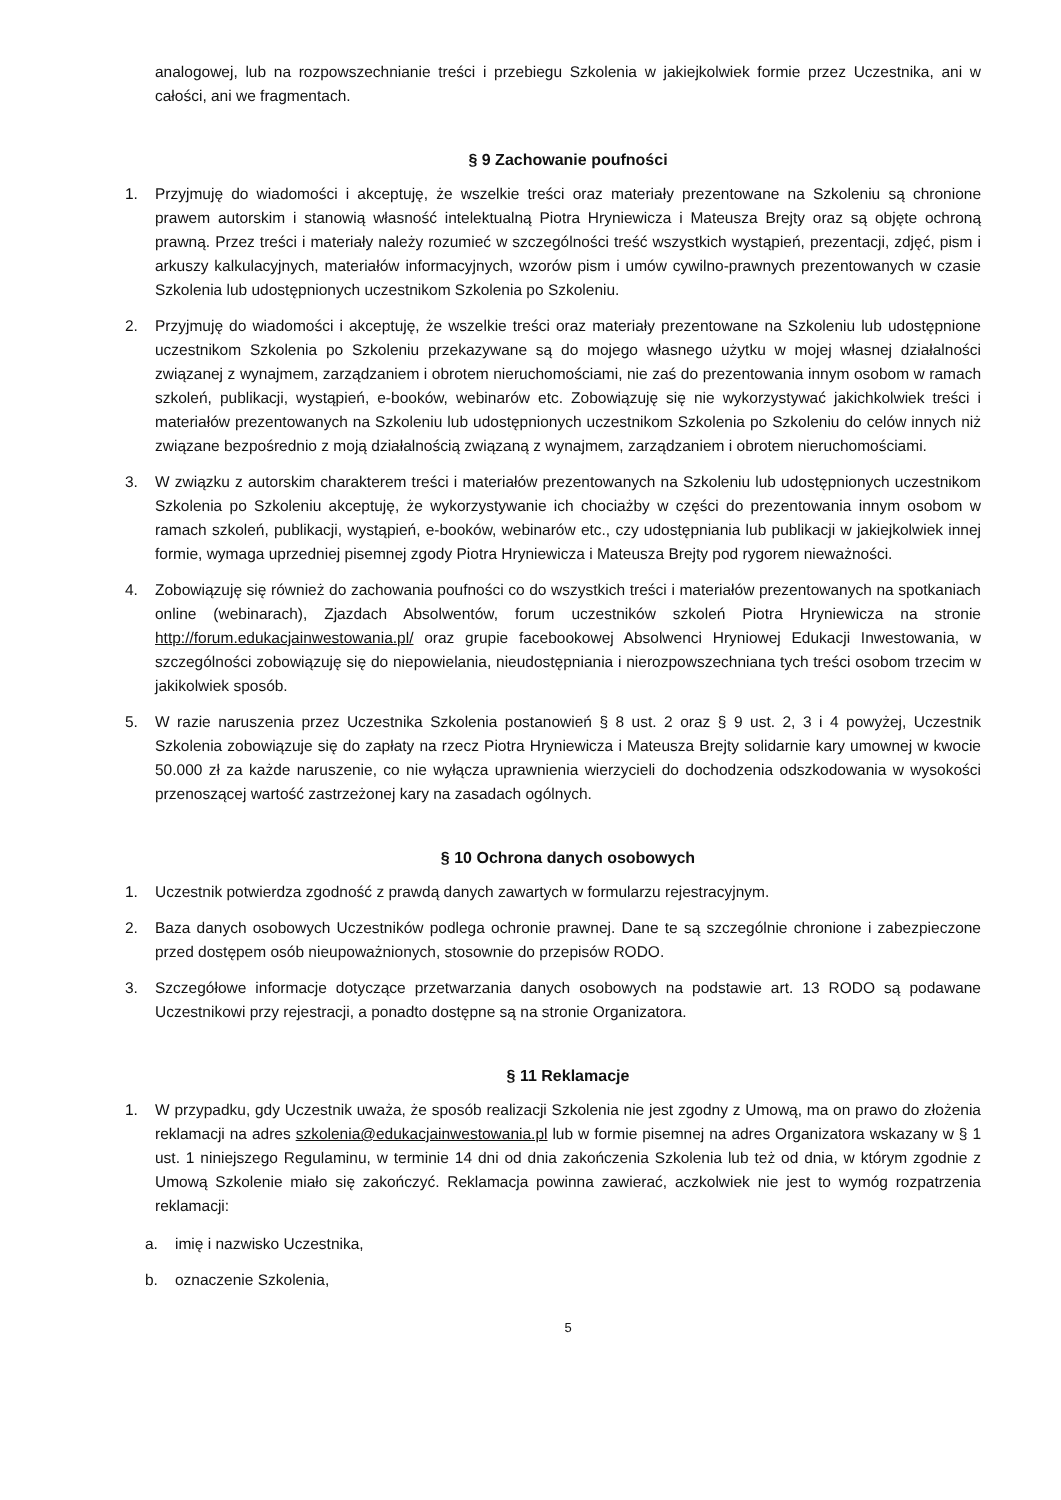analogowej, lub na rozpowszechnianie treści i przebiegu Szkolenia w jakiejkolwiek formie przez Uczestnika, ani w całości, ani we fragmentach.
§ 9 Zachowanie poufności
1. Przyjmuję do wiadomości i akceptuję, że wszelkie treści oraz materiały prezentowane na Szkoleniu są chronione prawem autorskim i stanowią własność intelektualną Piotra Hryniewicza i Mateusza Brejty oraz są objęte ochroną prawną. Przez treści i materiały należy rozumieć w szczególności treść wszystkich wystąpień, prezentacji, zdjęć, pism i arkuszy kalkulacyjnych, materiałów informacyjnych, wzorów pism i umów cywilno-prawnych prezentowanych w czasie Szkolenia lub udostępnionych uczestnikom Szkolenia po Szkoleniu.
2. Przyjmuję do wiadomości i akceptuję, że wszelkie treści oraz materiały prezentowane na Szkoleniu lub udostępnione uczestnikom Szkolenia po Szkoleniu przekazywane są do mojego własnego użytku w mojej własnej działalności związanej z wynajmem, zarządzaniem i obrotem nieruchomościami, nie zaś do prezentowania innym osobom w ramach szkoleń, publikacji, wystąpień, e-booków, webinarów etc. Zobowiązuję się nie wykorzystywać jakichkolwiek treści i materiałów prezentowanych na Szkoleniu lub udostępnionych uczestnikom Szkolenia po Szkoleniu do celów innych niż związane bezpośrednio z moją działalnością związaną z wynajmem, zarządzaniem i obrotem nieruchomościami.
3. W związku z autorskim charakterem treści i materiałów prezentowanych na Szkoleniu lub udostępnionych uczestnikom Szkolenia po Szkoleniu akceptuję, że wykorzystywanie ich chociażby w części do prezentowania innym osobom w ramach szkoleń, publikacji, wystąpień, e-booków, webinarów etc., czy udostępniania lub publikacji w jakiejkolwiek innej formie, wymaga uprzedniej pisemnej zgody Piotra Hryniewicza i Mateusza Brejty pod rygorem nieważności.
4. Zobowiązuję się również do zachowania poufności co do wszystkich treści i materiałów prezentowanych na spotkaniach online (webinarach), Zjazdach Absolwentów, forum uczestników szkoleń Piotra Hryniewicza na stronie http://forum.edukacjainwestowania.pl/ oraz grupie facebookowej Absolwenci Hryniowej Edukacji Inwestowania, w szczególności zobowiązuję się do niepowielania, nieudostępniania i nierozpowszechniana tych treści osobom trzecim w jakikolwiek sposób.
5. W razie naruszenia przez Uczestnika Szkolenia postanowień § 8 ust. 2 oraz § 9 ust. 2, 3 i 4 powyżej, Uczestnik Szkolenia zobowiązuje się do zapłaty na rzecz Piotra Hryniewicza i Mateusza Brejty solidarnie kary umownej w kwocie 50.000 zł za każde naruszenie, co nie wyłącza uprawnienia wierzycieli do dochodzenia odszkodowania w wysokości przenoszącej wartość zastrzeżonej kary na zasadach ogólnych.
§ 10 Ochrona danych osobowych
1. Uczestnik potwierdza zgodność z prawdą danych zawartych w formularzu rejestracyjnym.
2. Baza danych osobowych Uczestników podlega ochronie prawnej. Dane te są szczególnie chronione i zabezpieczone przed dostępem osób nieupoważnionych, stosownie do przepisów RODO.
3. Szczegółowe informacje dotyczące przetwarzania danych osobowych na podstawie art. 13 RODO są podawane Uczestnikowi przy rejestracji, a ponadto dostępne są na stronie Organizatora.
§ 11 Reklamacje
1. W przypadku, gdy Uczestnik uważa, że sposób realizacji Szkolenia nie jest zgodny z Umową, ma on prawo do złożenia reklamacji na adres szkolenia@edukacjainwestowania.pl lub w formie pisemnej na adres Organizatora wskazany w § 1 ust. 1 niniejszego Regulaminu, w terminie 14 dni od dnia zakończenia Szkolenia lub też od dnia, w którym zgodnie z Umową Szkolenie miało się zakończyć. Reklamacja powinna zawierać, aczkolwiek nie jest to wymóg rozpatrzenia reklamacji:
a. imię i nazwisko Uczestnika,
b. oznaczenie Szkolenia,
5